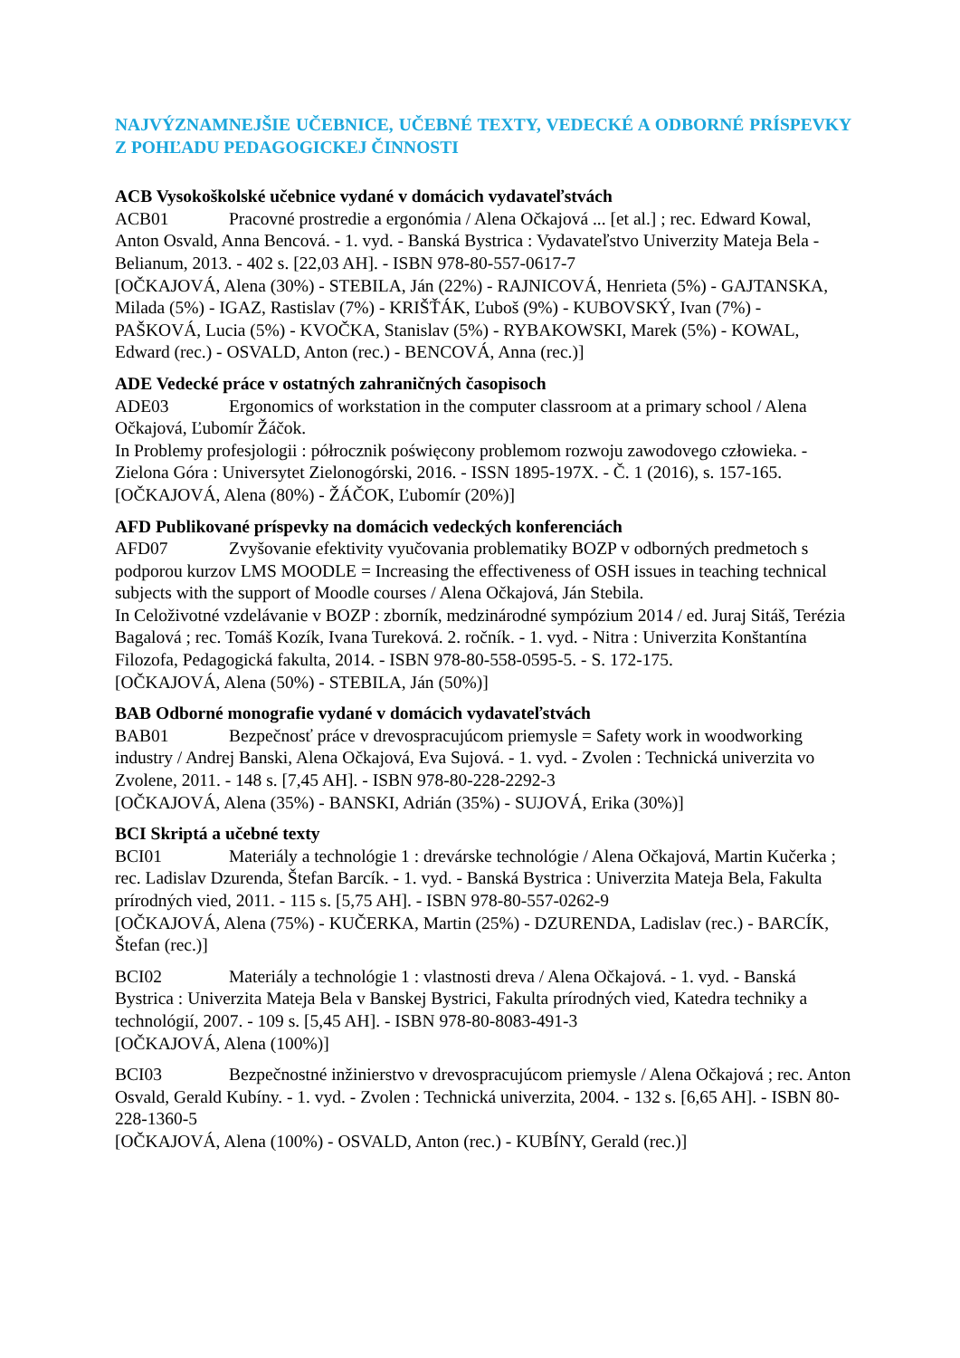NAJVÝZNAMNEJŠIE UČEBNICE, UČEBNÉ TEXTY, VEDECKÉ A ODBORNÉ PRÍSPEVKY Z POHĽADU PEDAGOGICKEJ ČINNOSTI
ACB Vysokoškolské učebnice vydané v domácich vydavateľstvách
ACB01 Pracovné prostredie a ergonómia / Alena Očkajová ... [et al.] ; rec. Edward Kowal, Anton Osvald, Anna Bencová. - 1. vyd. - Banská Bystrica : Vydavateľstvo Univerzity Mateja Bela - Belianum, 2013. - 402 s. [22,03 AH]. - ISBN 978-80-557-0617-7
[OČKAJOVÁ, Alena (30%) - STEBILA, Ján (22%) - RAJNICOVÁ, Henrieta (5%) - GAJTANSKA, Milada (5%) - IGAZ, Rastislav (7%) - KRIŠŤÁK, Ľuboš (9%) - KUBOVSKÝ, Ivan (7%) - PAŠKOVÁ, Lucia (5%) - KVOČKA, Stanislav (5%) - RYBAKOWSKI, Marek (5%) - KOWAL, Edward (rec.) - OSVALD, Anton (rec.) - BENCOVÁ, Anna (rec.)]
ADE Vedecké práce v ostatných zahraničných časopisoch
ADE03 Ergonomics of workstation in the computer classroom at a primary school / Alena Očkajová, Ľubomír Žáčok.
In Problemy profesjologii : półrocznik poświęcony problemom rozwoju zawodovego człowieka. - Zielona Góra : Universytet Zielonogórski, 2016. - ISSN 1895-197X. - Č. 1 (2016), s. 157-165.
[OČKAJOVÁ, Alena (80%) - ŽÁČOK, Ľubomír (20%)]
AFD Publikované príspevky na domácich vedeckých konferenciách
AFD07 Zvyšovanie efektivity vyučovania problematiky BOZP v odborných predmetoch s podporou kurzov LMS MOODLE = Increasing the effectiveness of OSH issues in teaching technical subjects with the support of Moodle courses / Alena Očkajová, Ján Stebila.
In Celoživotné vzdelávanie v BOZP : zborník, medzinárodné sympózium 2014 / ed. Juraj Sitáš, Terézia Bagalová ; rec. Tomáš Kozík, Ivana Tureková. 2. ročník. - 1. vyd. - Nitra : Univerzita Konštantína Filozofa, Pedagogická fakulta, 2014. - ISBN 978-80-558-0595-5. - S. 172-175.
[OČKAJOVÁ, Alena (50%) - STEBILA, Ján (50%)]
BAB Odborné monografie vydané v domácich vydavateľstvách
BAB01 Bezpečnosť práce v drevospracujúcom priemysle = Safety work in woodworking industry / Andrej Banski, Alena Očkajová, Eva Sujová. - 1. vyd. - Zvolen : Technická univerzita vo Zvolene, 2011. - 148 s. [7,45 AH]. - ISBN 978-80-228-2292-3
[OČKAJOVÁ, Alena (35%) - BANSKI, Adrián (35%) - SUJOVÁ, Erika (30%)]
BCI Skriptá a učebné texty
BCI01 Materiály a technológie 1 : drevárske technológie / Alena Očkajová, Martin Kučerka ; rec. Ladislav Dzurenda, Štefan Barcík. - 1. vyd. - Banská Bystrica : Univerzita Mateja Bela, Fakulta prírodných vied, 2011. - 115 s. [5,75 AH]. - ISBN 978-80-557-0262-9
[OČKAJOVÁ, Alena (75%) - KUČERKA, Martin (25%) - DZURENDA, Ladislav (rec.) - BARCÍK, Štefan (rec.)]
BCI02 Materiály a technológie 1 : vlastnosti dreva / Alena Očkajová. - 1. vyd. - Banská Bystrica : Univerzita Mateja Bela v Banskej Bystrici, Fakulta prírodných vied, Katedra techniky a technológií, 2007. - 109 s. [5,45 AH]. - ISBN 978-80-8083-491-3
[OČKAJOVÁ, Alena (100%)]
BCI03 Bezpečnostné inžinierstvo v drevospracujúcom priemysle / Alena Očkajová ; rec. Anton Osvald, Gerald Kubíny. - 1. vyd. - Zvolen : Technická univerzita, 2004. - 132 s. [6,65 AH]. - ISBN 80-228-1360-5
[OČKAJOVÁ, Alena (100%) - OSVALD, Anton (rec.) - KUBÍNY, Gerald (rec.)]